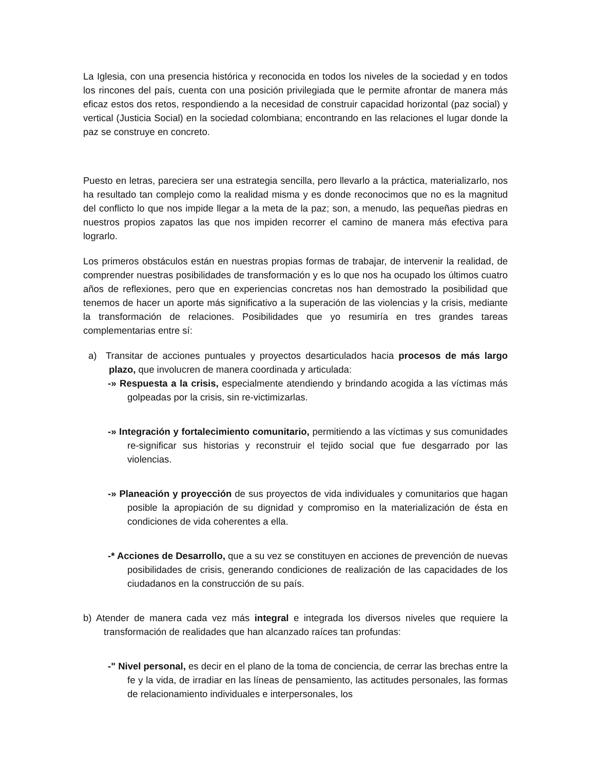La Iglesia, con una presencia histórica y reconocida en todos los niveles de la sociedad y en todos los rincones del país, cuenta con una posición privilegiada que le permite afrontar de manera más eficaz estos dos retos, respondiendo a la necesidad de construir capacidad horizontal (paz social) y vertical (Justicia Social) en la sociedad colombiana; encontrando en las relaciones el lugar donde la paz se construye en concreto.
Puesto en letras, pareciera ser una estrategia sencilla, pero llevarlo a la práctica, materializarlo, nos ha resultado tan complejo como la realidad misma y es donde reconocimos que no es la magnitud del conflicto lo que nos impide llegar a la meta de la paz; son, a menudo, las pequeñas piedras en nuestros propios zapatos las que nos impiden recorrer el camino de manera más efectiva para lograrlo.
Los primeros obstáculos están en nuestras propias formas de trabajar, de intervenir la realidad, de comprender nuestras posibilidades de transformación y es lo que nos ha ocupado los últimos cuatro años de reflexiones, pero que en experiencias concretas nos han demostrado la posibilidad que tenemos de hacer un aporte más significativo a la superación de las violencias y la crisis, mediante la transformación de relaciones. Posibilidades que yo resumiría en tres grandes tareas complementarias entre sí:
a) Transitar de acciones puntuales y proyectos desarticulados hacia procesos de más largo plazo, que involucren de manera coordinada y articulada:
-» Respuesta a la crisis, especialmente atendiendo y brindando acogida a las víctimas más golpeadas por la crisis, sin re-victimizarlas.
-» Integración y fortalecimiento comunitario, permitiendo a las víctimas y sus comunidades re-significar sus historias y reconstruir el tejido social que fue desgarrado por las violencias.
-» Planeación y proyección de sus proyectos de vida individuales y comunitarios que hagan posible la apropiación de su dignidad y compromiso en la materialización de ésta en condiciones de vida coherentes a ella.
-* Acciones de Desarrollo, que a su vez se constituyen en acciones de prevención de nuevas posibilidades de crisis, generando condiciones de realización de las capacidades de los ciudadanos en la construcción de su país.
b) Atender de manera cada vez más integral e integrada los diversos niveles que requiere la transformación de realidades que han alcanzado raíces tan profundas:
-" Nivel personal, es decir en el plano de la toma de conciencia, de cerrar las brechas entre la fe y la vida, de irradiar en las líneas de pensamiento, las actitudes personales, las formas de relacionamiento individuales e interpersonales, los